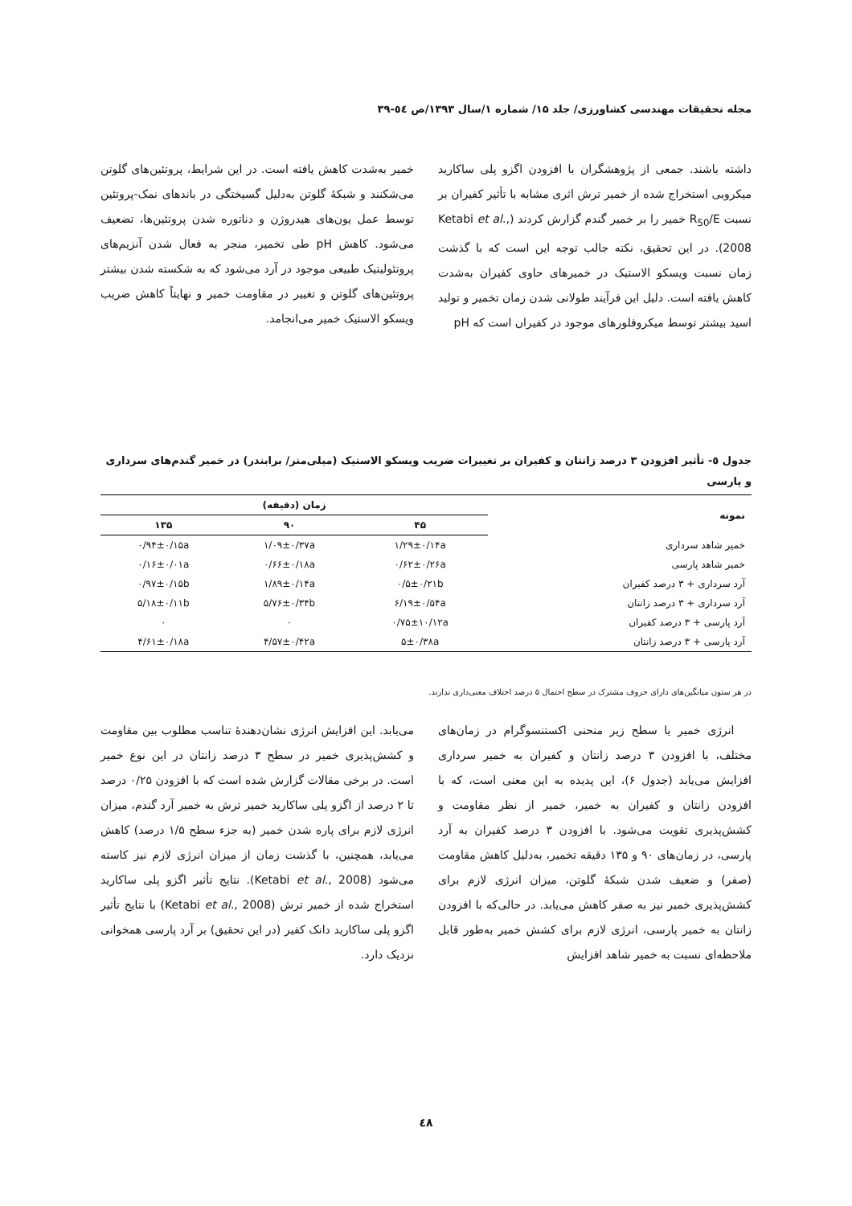مجله تحقیقات مهندسی کشاورزی/ جلد ۱۵/ شماره ۱/سال ۱۳۹۳/ص ٥٤-۳۹
داشته باشند. جمعی از پژوهشگران با افزودن اگزو پلی ساکارید میکروبی استخراج شده از خمیر ترش اثری مشابه با تأثیر کفیران بر نسبت R<sub>50</sub>/E خمیر را بر خمیر گندم گزارش کردند (Ketabi et al., 2008). در این تحقیق، نکته جالب توجه این است که با گذشت زمان نسبت ویسکو الاستیک در خمیرهای حاوی کفیران به‌شدت کاهش یافته است. دلیل این فرآیند طولانی شدن زمان تخمیر و تولید اسید بیشتر توسط میکروفلورهای موجود در کفیران است که pH
خمیر به‌شدت کاهش یافته است. در این شرایط، پروتئین‌های گلوتن می‌شکنند و شبکهٔ گلوتن به‌دلیل گسیختگی در باندهای نمک-پروتئین توسط عمل یون‌های هیدروژن و دناتوره شدن پروتئین‌ها، تضعیف می‌شود. کاهش pH طی تخمیر، منجر به فعال شدن آنزیم‌های پروتئولیتیک طبیعی موجود در آرد می‌شود که به شکسته شدن بیشتر پروتئین‌های گلوتن و تغییر در مقاومت خمیر و نهایتاً کاهش ضریب ویسکو الاستیک خمیر می‌انجامد.
جدول ٥- تأثیر افزودن ۳ درصد زانتان و کفیران بر تغییرات ضریب ویسکو الاستیک (میلی‌متر/ برابندر) در خمیر گندم‌های سرداری و پارسی
| نمونه | زمان (دقیقه) | | |
| --- | --- | --- | --- |
| | ۴۵ | ۹۰ | ۱۳۵ |
| خمیر شاهد سرداری | ۱/۲۹±۰/۱۴a | ۱/۰۹±۰/۳۷a | ۰/۹۴±۰/۱۵a |
| خمیر شاهد پارسی | ۰/۶۲±۰/۲۶a | ۰/۶۶±۰/۱۸a | ۰/۱۶±۰/۰۱a |
| آرد سرداری + ۳ درصد کفیران | ۰/۵±۰/۲۱b | ۱/۸۹±۰/۱۴a | ۰/۹۷±۰/۱۵b |
| آرد سرداری + ۳ درصد زانتان | ۶/۱۹±۰/۵۴a | ۵/۷۶±۰/۳۴b | ۵/۱۸±۰/۱۱b |
| آرد پارسی + ۳ درصد کفیران | ۰/۷۵±۱۰/۱۲a | ۰ | ۰ |
| آرد پارسی + ۳ درصد زانتان | ۵±۰/۳۸a | ۴/۵۷±۰/۴۲a | ۴/۶۱±۰/۱۸a |
در هر ستون میانگین‌های دارای حروف مشترک در سطح احتمال ۵ درصد اختلاف معنی‌داری ندارند.
انرژی خمیر یا سطح زیر منحنی اکستنسوگرام در زمان‌های مختلف، با افزودن ۳ درصد زانتان و کفیران به خمیر سرداری افزایش می‌یابد (جدول ۶)، این پدیده به این معنی است، که با افزودن زانتان و کفیران به خمیر، خمیر از نظر مقاومت و کشش‌پذیری تقویت می‌شود. با افزودن ۳ درصد کفیران به آرد پارسی، در زمان‌های ۹۰ و ۱۳۵ دقیقه تخمیر، به‌دلیل کاهش مقاومت (صفر) و ضعیف شدن شبکهٔ گلوتن، میزان انرژی لازم برای کشش‌پذیری خمیر نیز به صفر کاهش می‌یابد. در حالی‌که با افزودن زانتان به خمیر پارسی، انرژی لازم برای کشش خمیر به‌طور قابل ملاحظه‌ای نسبت به خمیر شاهد افزایش
می‌یابد. این افزایش انرژی نشان‌دهندهٔ تناسب مطلوب بین مقاومت و کشش‌پذیری خمیر در سطح ۳ درصد زانتان در این نوع خمیر است. در برخی مقالات گزارش شده است که با افزودن ۰/۲۵ درصد تا ۲ درصد از اگزو پلی ساکارید خمیر ترش به خمیر آرد گندم، میزان انرژی لازم برای پاره شدن خمیر (به جزء سطح ۱/۵ درصد) کاهش می‌یابد، همچنین، با گذشت زمان از میزان انرژی لازم نیز کاسته می‌شود (Ketabi et al., 2008). نتایج تأثیر اگزو پلی ساکارید استخراج شده از خمیر ترش (Ketabi et al., 2008) با نتایج تأثیر اگزو پلی ساکارید دانک کفیر (در این تحقیق) بر آرد پارسی همخوانی نزدیک دارد.
٤٨